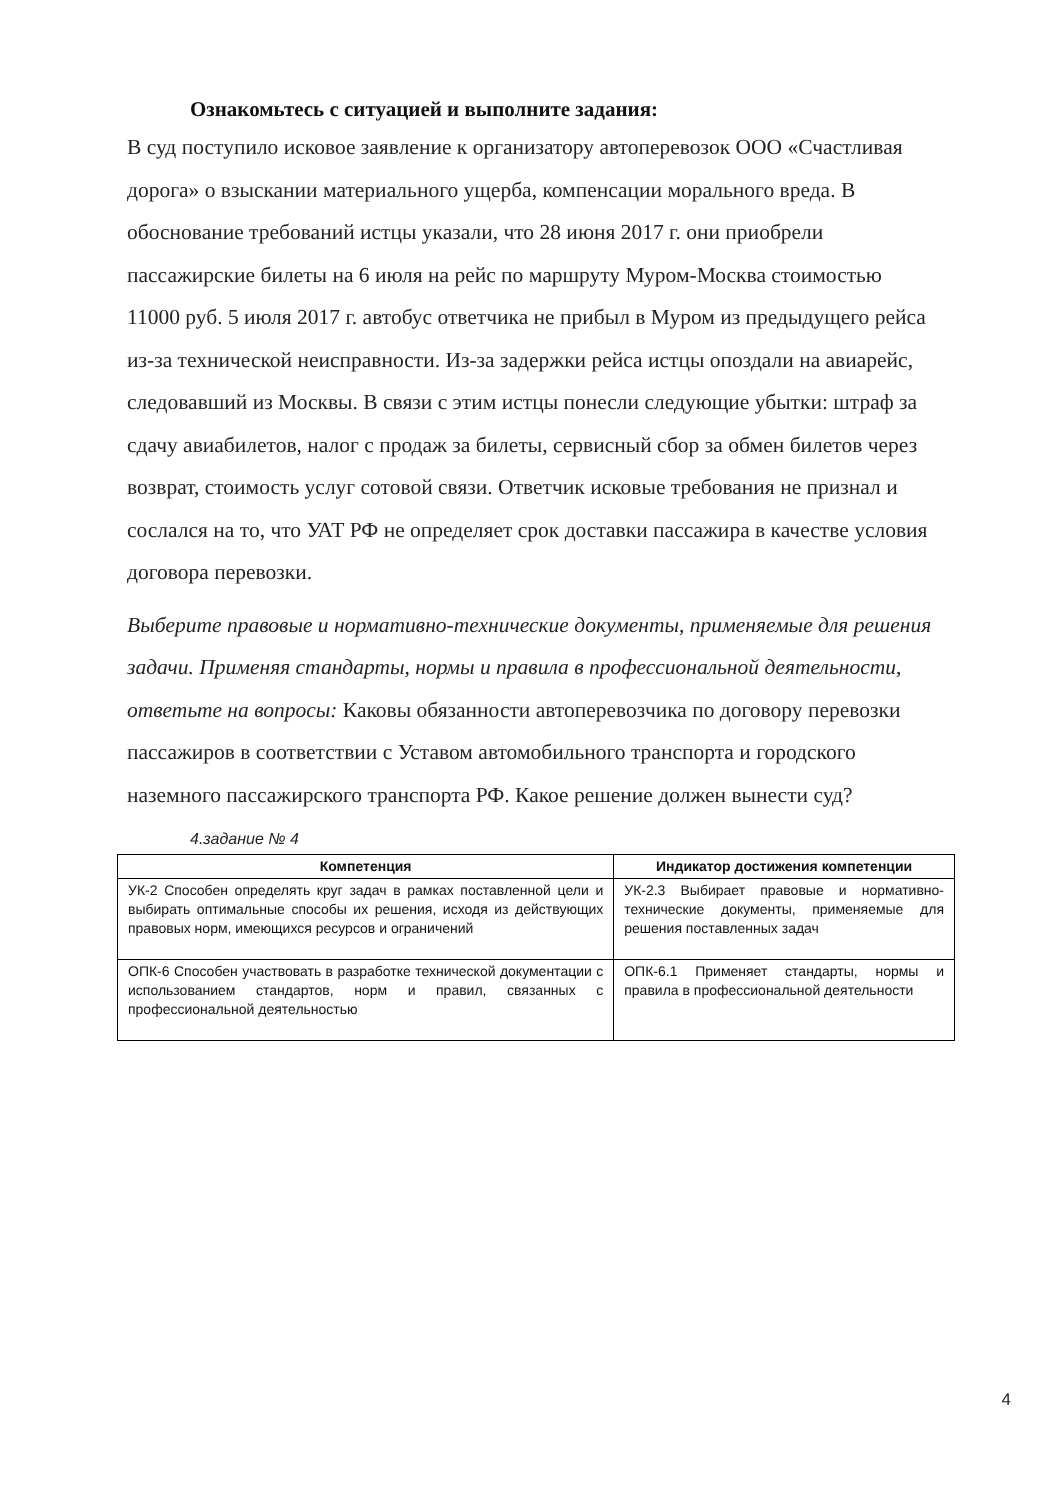Ознакомьтесь с ситуацией и выполните задания:
В суд поступило исковое заявление к организатору автоперевозок ООО «Счастливая дорога» о взыскании материального ущерба, компенсации морального вреда. В обоснование требований истцы указали, что 28 июня 2017 г. они приобрели пассажирские билеты на 6 июля на рейс по маршруту Муром-Москва стоимостью 11000 руб. 5 июля 2017 г. автобус ответчика не прибыл в Муром из предыдущего рейса из-за технической неисправности. Из-за задержки рейса истцы опоздали на авиарейс, следовавший из Москвы. В связи с этим истцы понесли следующие убытки: штраф за сдачу авиабилетов, налог с продаж за билеты, сервисный сбор за обмен билетов через возврат, стоимость услуг сотовой связи. Ответчик исковые требования не признал и сослался на то, что УАТ РФ не определяет срок доставки пассажира в качестве условия договора перевозки.
Выберите правовые и нормативно-технические документы, применяемые для решения задачи. Применяя стандарты, нормы и правила в профессиональной деятельности, ответьте на вопросы: Каковы обязанности автоперевозчика по договору перевозки пассажиров в соответствии с Уставом автомобильного транспорта и городского наземного пассажирского транспорта РФ. Какое решение должен вынести суд?
4.задание № 4
| Компетенция | Индикатор достижения компетенции |
| --- | --- |
| УК-2 Способен определять круг задач в рамках поставленной цели и выбирать оптимальные способы их решения, исходя из действующих правовых норм, имеющихся ресурсов и ограничений | УК-2.3 Выбирает правовые и нормативно-технические документы, применяемые для решения поставленных задач |
| ОПК-6 Способен участвовать в разработке технической документации с использованием стандартов, норм и правил, связанных с профессиональной деятельностью | ОПК-6.1 Применяет стандарты, нормы и правила в профессиональной деятельности |
4